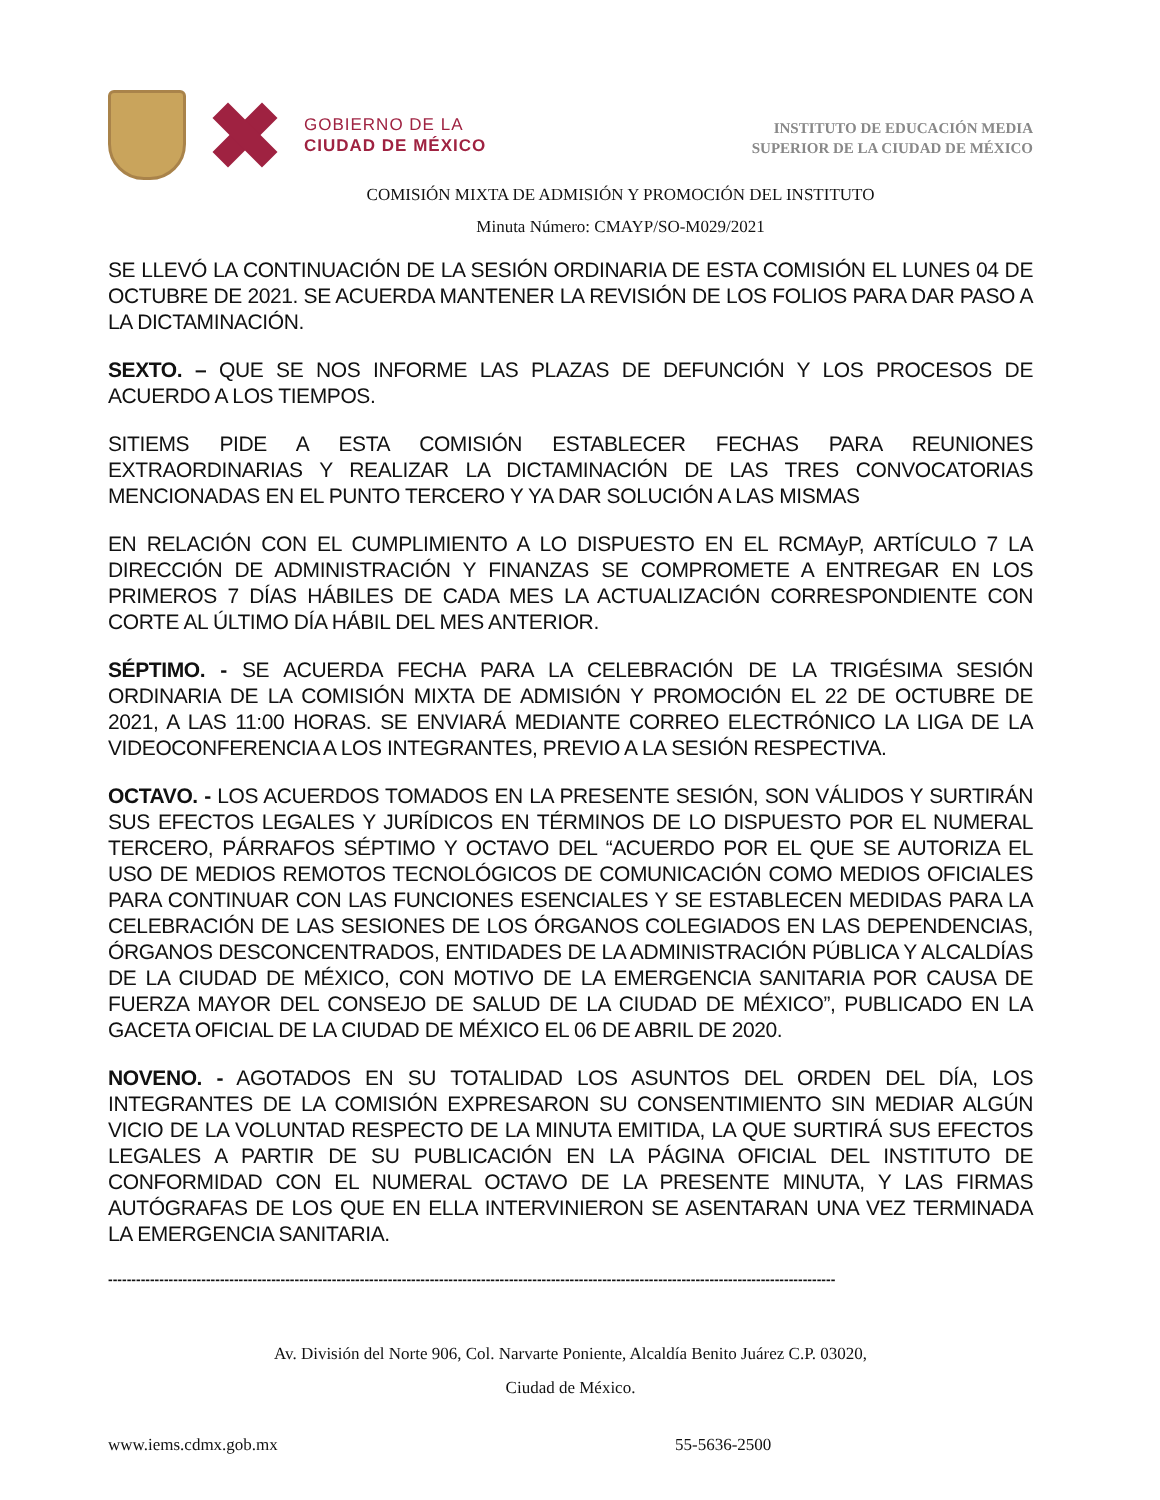GOBIERNO DE LA
CIUDAD DE MÉXICO
INSTITUTO DE EDUCACIÓN MEDIA
SUPERIOR DE LA CIUDAD DE MÉXICO
COMISIÓN MIXTA DE ADMISIÓN Y PROMOCIÓN DEL INSTITUTO
Minuta Número: CMAYP/SO-M029/2021
SE LLEVÓ LA CONTINUACIÓN DE LA SESIÓN ORDINARIA DE ESTA COMISIÓN EL LUNES 04 DE OCTUBRE DE 2021. SE ACUERDA MANTENER LA REVISIÓN DE LOS FOLIOS PARA DAR PASO A LA DICTAMINACIÓN.
SEXTO. – QUE SE NOS INFORME LAS PLAZAS DE DEFUNCIÓN Y LOS PROCESOS DE ACUERDO A LOS TIEMPOS.
SITIEMS PIDE A ESTA COMISIÓN ESTABLECER FECHAS PARA REUNIONES EXTRAORDINARIAS Y REALIZAR LA DICTAMINACIÓN DE LAS TRES CONVOCATORIAS MENCIONADAS EN EL PUNTO TERCERO Y YA DAR SOLUCIÓN A LAS MISMAS
EN RELACIÓN CON EL CUMPLIMIENTO A LO DISPUESTO EN EL RCMAyP, ARTÍCULO 7 LA DIRECCIÓN DE ADMINISTRACIÓN Y FINANZAS SE COMPROMETE A ENTREGAR EN LOS PRIMEROS 7 DÍAS HÁBILES DE CADA MES LA ACTUALIZACIÓN CORRESPONDIENTE CON CORTE AL ÚLTIMO DÍA HÁBIL DEL MES ANTERIOR.
SÉPTIMO. - SE ACUERDA FECHA PARA LA CELEBRACIÓN DE LA TRIGÉSIMA SESIÓN ORDINARIA DE LA COMISIÓN MIXTA DE ADMISIÓN Y PROMOCIÓN EL 22 DE OCTUBRE DE 2021, A LAS 11:00 HORAS. SE ENVIARÁ MEDIANTE CORREO ELECTRÓNICO LA LIGA DE LA VIDEOCONFERENCIA A LOS INTEGRANTES, PREVIO A LA SESIÓN RESPECTIVA.
OCTAVO. - LOS ACUERDOS TOMADOS EN LA PRESENTE SESIÓN, SON VÁLIDOS Y SURTIRÁN SUS EFECTOS LEGALES Y JURÍDICOS EN TÉRMINOS DE LO DISPUESTO POR EL NUMERAL TERCERO, PÁRRAFOS SÉPTIMO Y OCTAVO DEL “ACUERDO POR EL QUE SE AUTORIZA EL USO DE MEDIOS REMOTOS TECNOLÓGICOS DE COMUNICACIÓN COMO MEDIOS OFICIALES PARA CONTINUAR CON LAS FUNCIONES ESENCIALES Y SE ESTABLECEN MEDIDAS PARA LA CELEBRACIÓN DE LAS SESIONES DE LOS ÓRGANOS COLEGIADOS EN LAS DEPENDENCIAS, ÓRGANOS DESCONCENTRADOS, ENTIDADES DE LA ADMINISTRACIÓN PÚBLICA Y ALCALDÍAS DE LA CIUDAD DE MÉXICO, CON MOTIVO DE LA EMERGENCIA SANITARIA POR CAUSA DE FUERZA MAYOR DEL CONSEJO DE SALUD DE LA CIUDAD DE MÉXICO”, PUBLICADO EN LA GACETA OFICIAL DE LA CIUDAD DE MÉXICO EL 06 DE ABRIL DE 2020.
NOVENO. - AGOTADOS EN SU TOTALIDAD LOS ASUNTOS DEL ORDEN DEL DÍA, LOS INTEGRANTES DE LA COMISIÓN EXPRESARON SU CONSENTIMIENTO SIN MEDIAR ALGÚN VICIO DE LA VOLUNTAD RESPECTO DE LA MINUTA EMITIDA, LA QUE SURTIRÁ SUS EFECTOS LEGALES A PARTIR DE SU PUBLICACIÓN EN LA PÁGINA OFICIAL DEL INSTITUTO DE CONFORMIDAD CON EL NUMERAL OCTAVO DE LA PRESENTE MINUTA, Y LAS FIRMAS AUTÓGRAFAS DE LOS QUE EN ELLA INTERVINIERON SE ASENTARAN UNA VEZ TERMINADA LA EMERGENCIA SANITARIA.
------------------------------------------------------------------------------------------------------------------------------------------------------------
Av. División del Norte 906, Col. Narvarte Poniente, Alcaldía Benito Juárez C.P. 03020,
Ciudad de México.
www.iems.cdmx.gob.mx 55-5636-2500